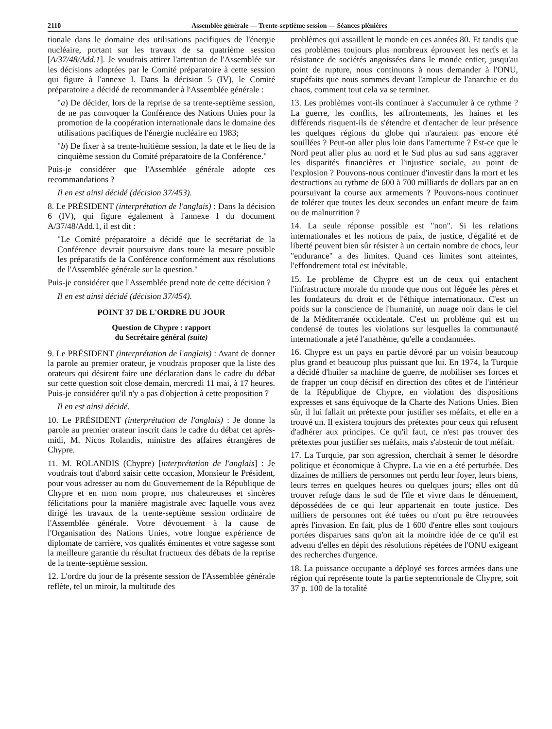2110 Assemblée générale — Trente-septième session — Séances plénières
tionale dans le domaine des utilisations pacifiques de l'énergie nucléaire, portant sur les travaux de sa quatrième session [A/37/48/Add.1]. Je voudrais attirer l'attention de l'Assemblée sur les décisions adoptées par le Comité préparatoire à cette session qui figure à l'annexe I. Dans la décision 5 (IV), le Comité préparatoire a décidé de recommander à l'Assemblée générale :
"a) De décider, lors de la reprise de sa trente-septième session, de ne pas convoquer la Conférence des Nations Unies pour la promotion de la coopération internationale dans le domaine des utilisations pacifiques de l'énergie nucléaire en 1983;
"b) De fixer à sa trente-huitième session, la date et le lieu de la cinquième session du Comité préparatoire de la Conférence."
Puis-je considérer que l'Assemblée générale adopte ces recommandations ?
Il en est ainsi décidé (décision 37/453).
8. Le PRÉSIDENT (interprétation de l'anglais) : Dans la décision 6 (IV), qui figure également à l'annexe I du document A/37/48/Add.1, il est dit :
"Le Comité préparatoire a décidé que le secrétariat de la Conférence devrait poursuivre dans toute la mesure possible les préparatifs de la Conférence conformément aux résolutions de l'Assemblée générale sur la question."
Puis-je considérer que l'Assemblée prend note de cette décision ?
Il en est ainsi décidé (décision 37/454).
POINT 37 DE L'ORDRE DU JOUR
Question de Chypre : rapport
du Secrétaire général (suite)
9. Le PRÉSIDENT (interprétation de l'anglais) : Avant de donner la parole au premier orateur, je voudrais proposer que la liste des orateurs qui désirent faire une déclaration dans le cadre du débat sur cette question soit close demain, mercredi 11 mai, à 17 heures. Puis-je considérer qu'il n'y a pas d'objection à cette proposition ?
Il en est ainsi décidé.
10. Le PRÉSIDENT (interprétation de l'anglais) : Je donne la parole au premier orateur inscrit dans le cadre du débat cet après-midi, M. Nicos Rolandis, ministre des affaires étrangères de Chypre.
11. M. ROLANDIS (Chypre) [interprétation de l'anglais] : Je voudrais tout d'abord saisir cette occasion, Monsieur le Président, pour vous adresser au nom du Gouvernement de la République de Chypre et en mon nom propre, nos chaleureuses et sincères félicitations pour la manière magistrale avec laquelle vous avez dirigé les travaux de la trente-septième session ordinaire de l'Assemblée générale. Votre dévouement à la cause de l'Organisation des Nations Unies, votre longue expérience de diplomate de carrière, vos qualités éminentes et votre sagesse sont la meilleure garantie du résultat fructueux des débats de la reprise de la trente-septième session.
12. L'ordre du jour de la présente session de l'Assemblée générale reflète, tel un miroir, la multitude des
problèmes qui assaillent le monde en ces années 80. Et tandis que ces problèmes toujours plus nombreux éprouvent les nerfs et la résistance de sociétés angoissées dans le monde entier, jusqu'au point de rupture, nous continuons à nous demander à l'ONU, stupéfaits que nous sommes devant l'ampleur de l'anarchie et du chaos, comment tout cela va se terminer.
13. Les problèmes vont-ils continuer à s'accumuler à ce rythme ? La guerre, les conflits, les affrontements, les haines et les différends risquent-ils de s'étendre et d'entacher de leur présence les quelques régions du globe qui n'auraient pas encore été souillées ? Peut-on aller plus loin dans l'amertume ? Est-ce que le Nord peut aller plus au nord et le Sud plus au sud sans aggraver les disparités financières et l'injustice sociale, au point de l'explosion ? Pouvons-nous continuer d'investir dans la mort et les destructions au rythme de 600 à 700 milliards de dollars par an en poursuivant la course aux armements ? Pouvons-nous continuer de tolérer que toutes les deux secondes un enfant meure de faim ou de malnutrition ?
14. La seule réponse possible est "non". Si les relations internationales et les notions de paix, de justice, d'égalité et de liberté peuvent bien sûr résister à un certain nombre de chocs, leur "endurance" a des limites. Quand ces limites sont atteintes, l'effondrement total est inévitable.
15. Le problème de Chypre est un de ceux qui entachent l'infrastructure morale du monde que nous ont léguée les pères et les fondateurs du droit et de l'éthique internationaux. C'est un poids sur la conscience de l'humanité, un nuage noir dans le ciel de la Méditerranée occidentale. C'est un problème qui est un condensé de toutes les violations sur lesquelles la communauté internationale a jeté l'anathème, qu'elle a condamnées.
16. Chypre est un pays en partie dévoré par un voisin beaucoup plus grand et beaucoup plus puissant que lui. En 1974, la Turquie a décidé d'huiler sa machine de guerre, de mobiliser ses forces et de frapper un coup décisif en direction des côtes et de l'intérieur de la République de Chypre, en violation des dispositions expresses et sans équivoque de la Charte des Nations Unies. Bien sûr, il lui fallait un prétexte pour justifier ses méfaits, et elle en a trouvé un. Il existera toujours des prétextes pour ceux qui refusent d'adhérer aux principes. Ce qu'il faut, ce n'est pas trouver des prétextes pour justifier ses méfaits, mais s'abstenir de tout méfait.
17. La Turquie, par son agression, cherchait à semer le désordre politique et économique à Chypre. La vie en a été perturbée. Des dizaines de milliers de personnes ont perdu leur foyer, leurs biens, leurs terres en quelques heures ou quelques jours; elles ont dû trouver refuge dans le sud de l'île et vivre dans le dénuement, dépossédées de ce qui leur appartenait en toute justice. Des milliers de personnes ont été tuées ou n'ont pu être retrouvées après l'invasion. En fait, plus de 1 600 d'entre elles sont toujours portées disparues sans qu'on ait la moindre idée de ce qu'il est advenu d'elles en dépit des résolutions répétées de l'ONU exigeant des recherches d'urgence.
18. La puissance occupante a déployé ses forces armées dans une région qui représente toute la partie septentrionale de Chypre, soit 37 p. 100 de la totalité